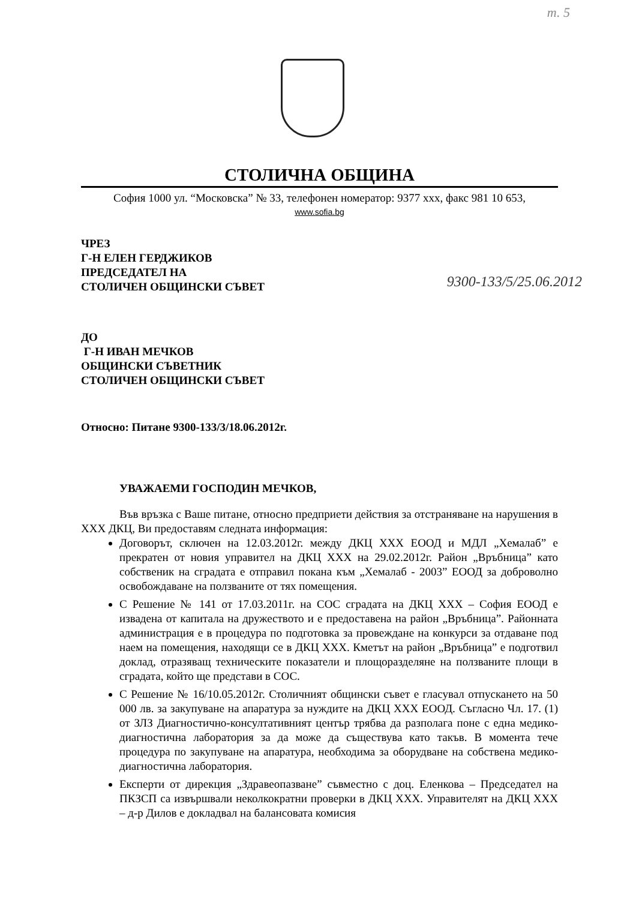т. 5
СТОЛИЧНА ОБЩИНА
София 1000 ул. “Московска” № 33, телефонен номератор: 9377 ххх, факс 981 10 653,
www.sofia.bg
ЧРЕЗ
Г-Н ЕЛЕН ГЕРДЖИКОВ
ПРЕДСЕДАТЕЛ НА
СТОЛИЧЕН ОБЩИНСКИ СЪВЕТ
9300-133/5/25.06.2012
ДО
Г-Н ИВАН МЕЧКОВ
ОБЩИНСКИ СЪВЕТНИК
СТОЛИЧЕН ОБЩИНСКИ СЪВЕТ
Относно: Питане 9300-133/3/18.06.2012г.
УВАЖАЕМИ ГОСПОДИН МЕЧКОВ,
Във връзка с Ваше питане, относно предприети действия за отстраняване на нарушения в ХХХ ДКЦ, Ви предоставям следната информация:
Договорът, сключен на 12.03.2012г. между ДКЦ ХХХ ЕООД и МДЛ „Хемалаб” е прекратен от новия управител на ДКЦ ХХХ на 29.02.2012г. Район „Връбница” като собственик на сградата е отправил покана към „Хемалаб - 2003” ЕООД за доброволно освобождаване на ползваните от тях помещения.
С Решение № 141 от 17.03.2011г. на СОС сградата на ДКЦ ХХХ – София ЕООД е извадена от капитала на дружеството и е предоставена на район „Връбница”. Районната администрация е в процедура по подготовка за провеждане на конкурси за отдаване под наем на помещения, находящи се в ДКЦ ХХХ. Кметът на район „Връбница” е подготвил доклад, отразяващ техническите показатели и площоразделяне на ползваните площи в сградата, който ще представи в СОС.
С Решение № 16/10.05.2012г. Столичният общински съвет е гласувал отпускането на 50 000 лв. за закупуване на апаратура за нуждите на ДКЦ ХХХ ЕООД. Съгласно Чл. 17. (1) от ЗЛЗ Диагностично-консултативният център трябва да разполага поне с една медико-диагностична лаборатория за да може да съществува като такъв. В момента тече процедура по закупуване на апаратура, необходима за оборудване на собствена медико-диагностична лаборатория.
Експерти от дирекция „Здравеопазване” съвместно с доц. Еленкова – Председател на ПКЗСП са извършвали неколкократни проверки в ДКЦ ХХХ. Управителят на ДКЦ ХХХ – д-р Дилов е докладвал на балансовата комисия